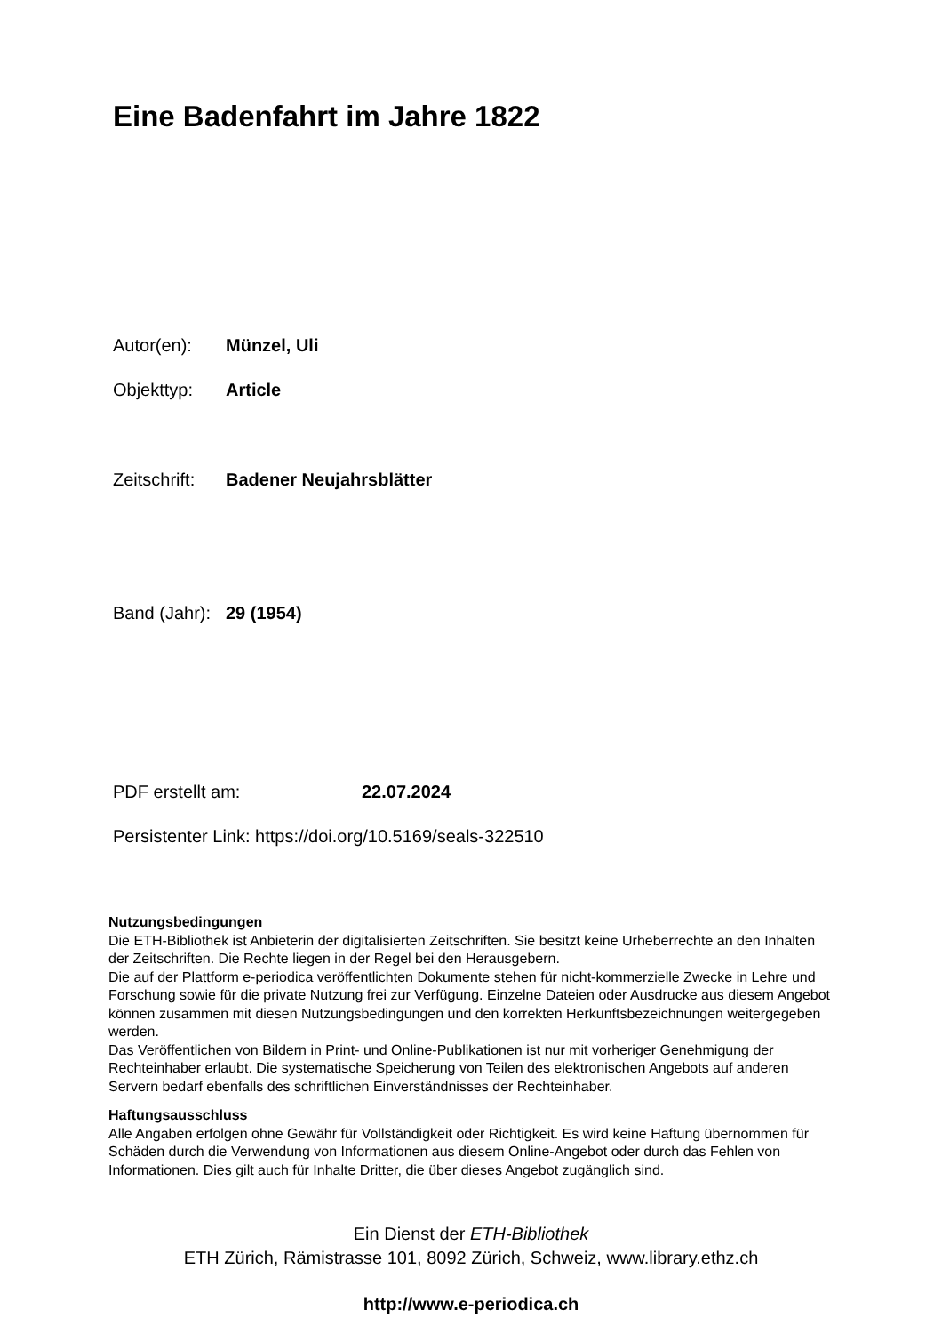Eine Badenfahrt im Jahre 1822
Autor(en): Münzel, Uli
Objekttyp: Article
Zeitschrift: Badener Neujahrsblätter
Band (Jahr): 29 (1954)
PDF erstellt am: 22.07.2024
Persistenter Link: https://doi.org/10.5169/seals-322510
Nutzungsbedingungen
Die ETH-Bibliothek ist Anbieterin der digitalisierten Zeitschriften. Sie besitzt keine Urheberrechte an den Inhalten der Zeitschriften. Die Rechte liegen in der Regel bei den Herausgebern.
Die auf der Plattform e-periodica veröffentlichten Dokumente stehen für nicht-kommerzielle Zwecke in Lehre und Forschung sowie für die private Nutzung frei zur Verfügung. Einzelne Dateien oder Ausdrucke aus diesem Angebot können zusammen mit diesen Nutzungsbedingungen und den korrekten Herkunftsbezeichnungen weitergegeben werden.
Das Veröffentlichen von Bildern in Print- und Online-Publikationen ist nur mit vorheriger Genehmigung der Rechteinhaber erlaubt. Die systematische Speicherung von Teilen des elektronischen Angebots auf anderen Servern bedarf ebenfalls des schriftlichen Einverständnisses der Rechteinhaber.
Haftungsausschluss
Alle Angaben erfolgen ohne Gewähr für Vollständigkeit oder Richtigkeit. Es wird keine Haftung übernommen für Schäden durch die Verwendung von Informationen aus diesem Online-Angebot oder durch das Fehlen von Informationen. Dies gilt auch für Inhalte Dritter, die über dieses Angebot zugänglich sind.
Ein Dienst der ETH-Bibliothek
ETH Zürich, Rämistrasse 101, 8092 Zürich, Schweiz, www.library.ethz.ch
http://www.e-periodica.ch